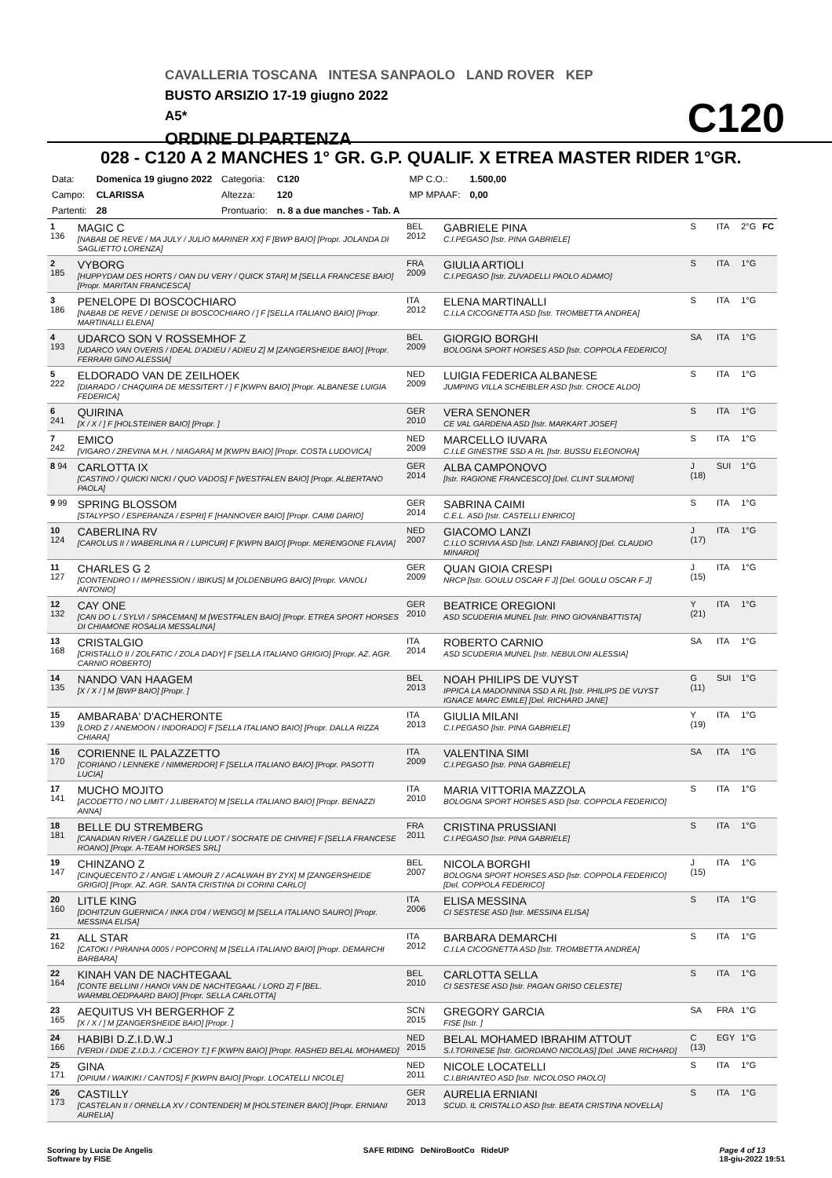CAVALLERIA TOSCANA INTESA SANPAOLO LAND ROVER KEP
BUSTO ARSIZIO 17-19 giugno 2022
A5*
ORDINE DI PARTENZA
C120
028 - C120 A 2 MANCHES 1° GR. G.P. QUALIF. X ETREA MASTER RIDER 1°GR.
| Data: | Domenica 19 giugno 2022 | Categoria: | C120 | | MP C.O.: | 1.500,00 |
| Campo: | CLARISSA | Altezza: | 120 | | MP MPAAF: | 0,00 |
| Partenti: | 28 | Prontuario: | n. 8 a due manches - Tab. A | | | |
| 1 136 | MAGIC C [NABAB DE REVE / MA JULY / JULIO MARINER XX] F [BWP BAIO] [Propr. JOLANDA DI SAGLIETTO LORENZA] | BEL 2012 | GABRIELE PINA C.I.PEGASO [Istr. PINA GABRIELE] | S | ITA | 2°G | FC |
| 2 185 | VYBORG [HUPPYDAM DES HORTS / OAN DU VERY / QUICK STAR] M [SELLA FRANCESE BAIO] [Propr. MARITAN FRANCESCA] | FRA 2009 | GIULIA ARTIOLI C.I.PEGASO [Istr. ZUVADELLI PAOLO ADAMO] | S | ITA | 1°G | |
| 3 186 | PENELOPE DI BOSCOCHIARO [NABAB DE REVE / DENISE DI BOSCOCHIARO / ] F [SELLA ITALIANO BAIO] [Propr. MARTINALLI ELENA] | ITA 2012 | ELENA MARTINALLI C.I.LA CICOGNETTA ASD [Istr. TROMBETTA ANDREA] | S | ITA | 1°G | |
| 4 193 | UDARCO SON V ROSSEMHOF Z [UDARCO VAN OVERIS / IDEAL D'ADIEU / ADIEU Z] M [ZANGERSHEIDE BAIO] [Propr. FERRARI GINO ALESSIA] | BEL 2009 | GIORGIO BORGHI BOLOGNA SPORT HORSES ASD [Istr. COPPOLA FEDERICO] | SA | ITA | 1°G | |
| 5 222 | ELDORADO VAN DE ZEILHOEK [DIARADO / CHAQUIRA DE MESSITERT / ] F [KWPN BAIO] [Propr. ALBANESE LUIGIA FEDERICA] | NED 2009 | LUIGIA FEDERICA ALBANESE JUMPING VILLA SCHEIBLER ASD [Istr. CROCE ALDO] | S | ITA | 1°G | |
| 6 241 | QUIRINA [X / X / ] F [HOLSTEINER BAIO] [Propr. ] | GER 2010 | VERA SENONER CE VAL GARDENA ASD [Istr. MARKART JOSEF] | S | ITA | 1°G | |
| 7 242 | EMICO [VIGARO / ZREVINA M.H. / NIAGARA] M [KWPN BAIO] [Propr. COSTA LUDOVICA] | NED 2009 | MARCELLO IUVARA C.I.LE GINESTRE SSD A RL [Istr. BUSSU ELEONORA] | S | ITA | 1°G | |
| 8 94 | CARLOTTA IX [CASTINO / QUICKI NICKI / QUO VADOS] F [WESTFALEN BAIO] [Propr. ALBERTANO PAOLA] | GER 2014 | ALBA CAMPONOVO [Istr. RAGIONE FRANCESCO] [Del. CLINT SULMONI] | J (18) | SUI | 1°G | |
| 9 99 | SPRING BLOSSOM [STALYPSO / ESPERANZA / ESPRI] F [HANNOVER BAIO] [Propr. CAIMI DARIO] | GER 2014 | SABRINA CAIMI C.E.L. ASD [Istr. CASTELLI ENRICO] | S | ITA | 1°G | |
| 10 124 | CABERLINA RV [CAROLUS II / WABERLINA R / LUPICUR] F [KWPN BAIO] [Propr. MERENGONE FLAVIA] | NED 2007 | GIACOMO LANZI C.I.LO SCRIVIA ASD [Istr. LANZI FABIANO] [Del. CLAUDIO MINARDI] | J (17) | ITA | 1°G | |
| 11 127 | CHARLES G 2 [CONTENDRO I / IMPRESSION / IBIKUS] M [OLDENBURG BAIO] [Propr. VANOLI ANTONIO] | GER 2009 | QUAN GIOIA CRESPI NRCP [Istr. GOULU OSCAR F J] [Del. GOULU OSCAR F J] | J (15) | ITA | 1°G | |
| 12 132 | CAY ONE [CAN DO L / SYLVI / SPACEMAN] M [WESTFALEN BAIO] [Propr. ETREA SPORT HORSES DI CHIAMONE ROSALIA MESSALINA] | GER 2010 | BEATRICE OREGIONI ASD SCUDERIA MUNEL [Istr. PINO GIOVANBATTISTA] | Y (21) | ITA | 1°G | |
| 13 168 | CRISTALGIO [CRISTALLO II / ZOLFATIC / ZOLA DADY] F [SELLA ITALIANO GRIGIO] [Propr. AZ. AGR. CARNIO ROBERTO] | ITA 2014 | ROBERTO CARNIO ASD SCUDERIA MUNEL [Istr. NEBULONI ALESSIA] | SA | ITA | 1°G | |
| 14 135 | NANDO VAN HAAGEM [X / X / ] M [BWP BAIO] [Propr. ] | BEL 2013 | NOAH PHILIPS DE VUYST IPPICA LA MADONNINA SSD A RL [Istr. PHILIPS DE VUYST IGNACE MARC EMILE] [Del. RICHARD JANE] | G (11) | SUI | 1°G | |
| 15 139 | AMBARABA' D'ACHERONTE [LORD Z / ANEMOON / INDORADO] F [SELLA ITALIANO BAIO] [Propr. DALLA RIZZA CHIARA] | ITA 2013 | GIULIA MILANI C.I.PEGASO [Istr. PINA GABRIELE] | Y (19) | ITA | 1°G | |
| 16 170 | CORIENNE IL PALAZZETTO [CORIANO / LENNEKE / NIMMERDOR] F [SELLA ITALIANO BAIO] [Propr. PASOTTI LUCIA] | ITA 2009 | VALENTINA SIMI C.I.PEGASO [Istr. PINA GABRIELE] | SA | ITA | 1°G | |
| 17 141 | MUCHO MOJITO [ACODETTO / NO LIMIT / J.LIBERATO] M [SELLA ITALIANO BAIO] [Propr. BENAZZI ANNA] | ITA 2010 | MARIA VITTORIA MAZZOLA BOLOGNA SPORT HORSES ASD [Istr. COPPOLA FEDERICO] | S | ITA | 1°G | |
| 18 181 | BELLE DU STREMBERG [CANADIAN RIVER / GAZELLE DU LUOT / SOCRATE DE CHIVRE] F [SELLA FRANCESE ROANO] [Propr. A-TEAM HORSES SRL] | FRA 2011 | CRISTINA PRUSSIANI C.I.PEGASO [Istr. PINA GABRIELE] | S | ITA | 1°G | |
| 19 147 | CHINZANO Z [CINQUECENTO Z / ANGIE L'AMOUR Z / ACALWAH BY ZYX] M [ZANGERSHEIDE GRIGIO] [Propr. AZ. AGR. SANTA CRISTINA DI CORINI CARLO] | BEL 2007 | NICOLA BORGHI BOLOGNA SPORT HORSES ASD [Istr. COPPOLA FEDERICO] [Del. COPPOLA FEDERICO] | J (15) | ITA | 1°G | |
| 20 160 | LITLE KING [DOHITZUN GUERNICA / INKA D'04 / WENGO] M [SELLA ITALIANO SAURO] [Propr. MESSINA ELISA] | ITA 2006 | ELISA MESSINA CI SESTESE ASD [Istr. MESSINA ELISA] | S | ITA | 1°G | |
| 21 162 | ALL STAR [CATOKI / PIRANHA 0005 / POPCORN] M [SELLA ITALIANO BAIO] [Propr. DEMARCHI BARBARA] | ITA 2012 | BARBARA DEMARCHI C.I.LA CICOGNETTA ASD [Istr. TROMBETTA ANDREA] | S | ITA | 1°G | |
| 22 164 | KINAH VAN DE NACHTEGAAL [CONTE BELLINI / HANOI VAN DE NACHTEGAAL / LORD Z] F [BEL. WARMBLOEDPAARD BAIO] [Propr. SELLA CARLOTTA] | BEL 2010 | CARLOTTA SELLA CI SESTESE ASD [Istr. PAGAN GRISO CELESTE] | S | ITA | 1°G | |
| 23 165 | AEQUITUS VH BERGERHOF Z [X / X / ] M [ZANGERSHEIDE BAIO] [Propr. ] | SCN 2015 | GREGORY GARCIA FISE [Istr. ] | SA | FRA | 1°G | |
| 24 166 | HABIBI D.Z.I.D.W.J [VERDI / DIDE Z.I.D.J. / CICEROY T.] F [KWPN BAIO] [Propr. RASHED BELAL MOHAMED] | NED 2015 | BELAL MOHAMED IBRAHIM ATTOUT S.I.TORINESE [Istr. GIORDANO NICOLAS] [Del. JANE RICHARD] | C (13) | EGY | 1°G | |
| 25 171 | GINA [OPIUM / WAIKIKI / CANTOS] F [KWPN BAIO] [Propr. LOCATELLI NICOLE] | NED 2011 | NICOLE LOCATELLI C.I.BRIANTEO ASD [Istr. NICOLOSO PAOLO] | S | ITA | 1°G | |
| 26 173 | CASTILLY [CASTELAN II / ORNELLA XV / CONTENDER] M [HOLSTEINER BAIO] [Propr. ERNIANI AURELIA] | GER 2013 | AURELIA ERNIANI SCUD. IL CRISTALLO ASD [Istr. BEATA CRISTINA NOVELLA] | S | ITA | 1°G | |
Scoring by Lucia De Angelis
Software by FISE
SAFE RIDING DeNiroBootCo RideUP
Page 4 of 13
18-giu-2022 19:51